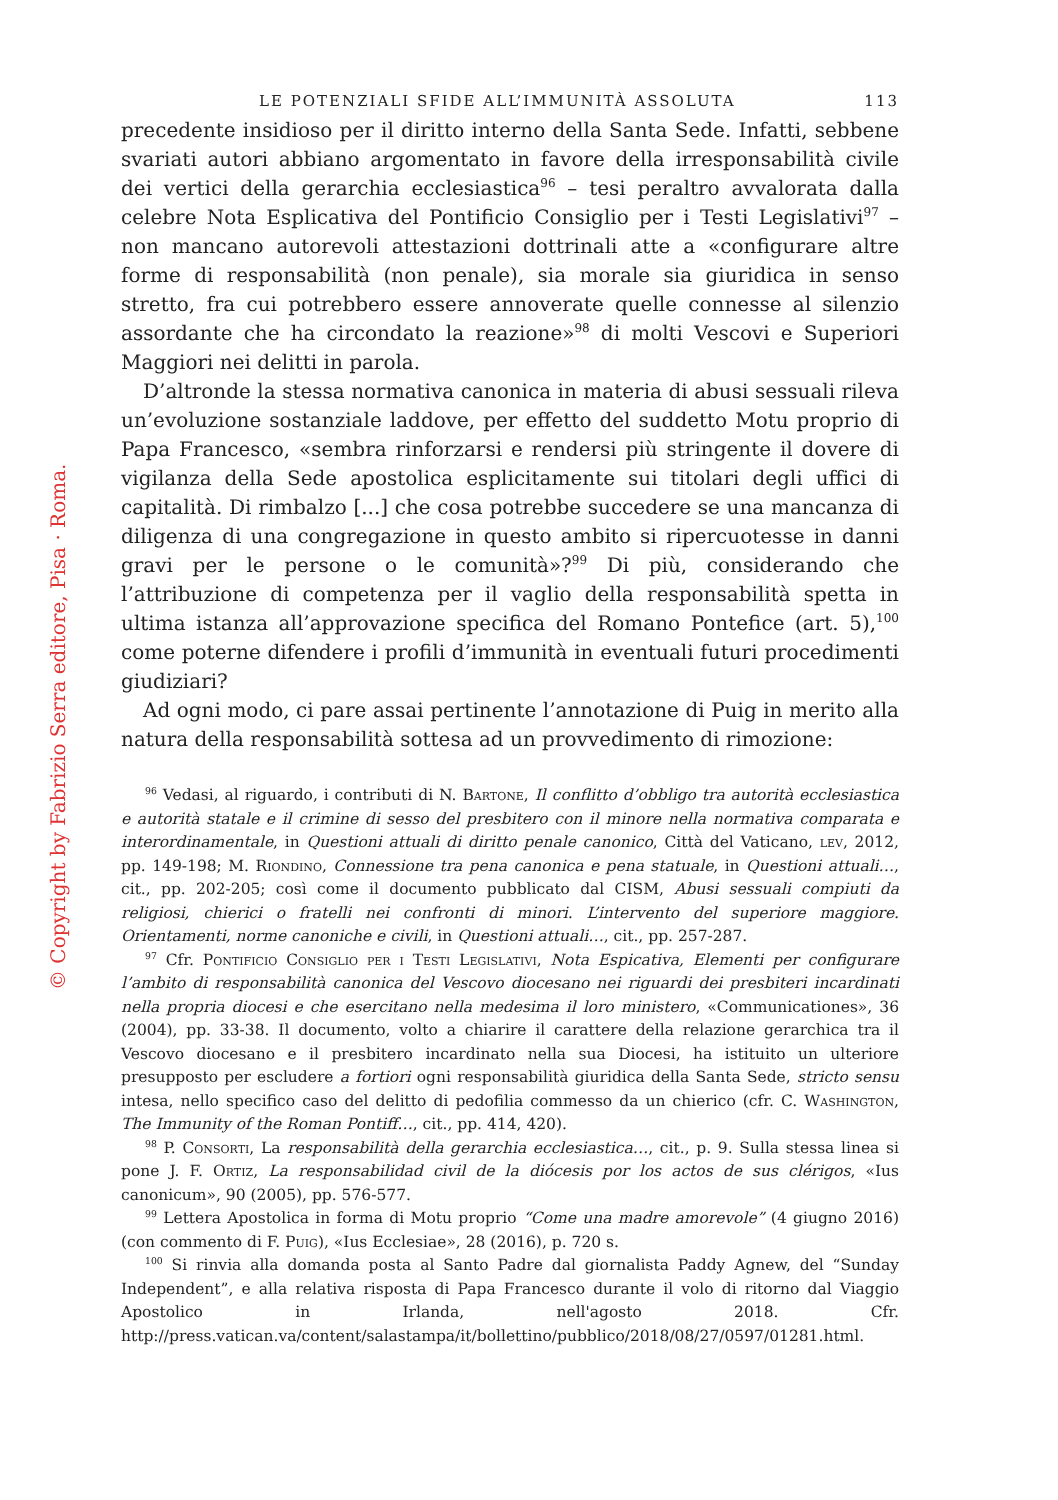© Copyright by Fabrizio Serra editore, Pisa · Roma.
LE POTENZIALI SFIDE ALL’IMMUNITÀ ASSOLUTA 113
precedente insidioso per il diritto interno della Santa Sede. Infatti, sebbene svariati autori abbiano argomentato in favore della irresponsabilità civile dei vertici della gerarchia ecclesiastica<sup>96</sup> – tesi peraltro avvalorata dalla celebre Nota Esplicativa del Pontificio Consiglio per i Testi Legislativi<sup>97</sup> – non mancano autorevoli attestazioni dottrinali atte a «configurare altre forme di responsabilità (non penale), sia morale sia giuridica in senso stretto, fra cui potrebbero essere annoverate quelle connesse al silenzio assordante che ha circondato la reazione»<sup>98</sup> di molti Vescovi e Superiori Maggiori nei delitti in parola.
D’altronde la stessa normativa canonica in materia di abusi sessuali rileva un’evoluzione sostanziale laddove, per effetto del suddetto Motu proprio di Papa Francesco, «sembra rinforzarsi e rendersi più stringente il dovere di vigilanza della Sede apostolica esplicitamente sui titolari degli uffici di capitalità. Di rimbalzo [...] che cosa potrebbe succedere se una mancanza di diligenza di una congregazione in questo ambito si ripercuotesse in danni gravi per le persone o le comunità»?<sup>99</sup> Di più, considerando che l’attribuzione di competenza per il vaglio della responsabilità spetta in ultima istanza all’approvazione specifica del Romano Pontefice (art. 5),<sup>100</sup> come poterne difendere i profili d’immunità in eventuali futuri procedimenti giudiziari?
Ad ogni modo, ci pare assai pertinente l’annotazione di Puig in merito alla natura della responsabilità sottesa ad un provvedimento di rimozione:
<sup>96</sup> Vedasi, al riguardo, i contributi di N. Bartone, Il conflitto d’obbligo tra autorità ecclesiastica e autorità statale e il crimine di sesso del presbitero con il minore nella normativa comparata e interordinamentale, in Questioni attuali di diritto penale canonico, Città del Vaticano, lev, 2012, pp. 149-198; M. Riondino, Connessione tra pena canonica e pena statuale, in Questioni attuali…, cit., pp. 202-205; così come il documento pubblicato dal CISM, Abusi sessuali compiuti da religiosi, chierici o fratelli nei confronti di minori. L’intervento del superiore maggiore. Orientamenti, norme canoniche e civili, in Questioni attuali…, cit., pp. 257-287.
<sup>97</sup> Cfr. Pontificio Consiglio per i Testi Legislativi, Nota Espicativa, Elementi per configurare l’ambito di responsabilità canonica del Vescovo diocesano nei riguardi dei presbiteri incardinati nella propria diocesi e che esercitano nella medesima il loro ministero, «Communicationes», 36 (2004), pp. 33-38. Il documento, volto a chiarire il carattere della relazione gerarchica tra il Vescovo diocesano e il presbitero incardinato nella sua Diocesi, ha istituito un ulteriore presupposto per escludere a fortiori ogni responsabilità giuridica della Santa Sede, stricto sensu intesa, nello specifico caso del delitto di pedofilia commesso da un chierico (cfr. C. Washington, The Immunity of the Roman Pontiff…, cit., pp. 414, 420).
<sup>98</sup> P. Consorti, La responsabilità della gerarchia ecclesiastica…, cit., p. 9. Sulla stessa linea si pone J. F. Ortiz, La responsabilidad civil de la diócesis por los actos de sus clérigos, «Ius canonicum», 90 (2005), pp. 576-577.
<sup>99</sup> Lettera Apostolica in forma di Motu proprio “Come una madre amorevole” (4 giugno 2016) (con commento di F. Puig), «Ius Ecclesiae», 28 (2016), p. 720 s.
<sup>100</sup> Si rinvia alla domanda posta al Santo Padre dal giornalista Paddy Agnew, del “Sunday Independent”, e alla relativa risposta di Papa Francesco durante il volo di ritorno dal Viaggio Apostolico in Irlanda, nell'agosto 2018. Cfr. http://press.vatican.va/content/salastampa/it/bollettino/pubblico/2018/08/27/0597/01281.html.